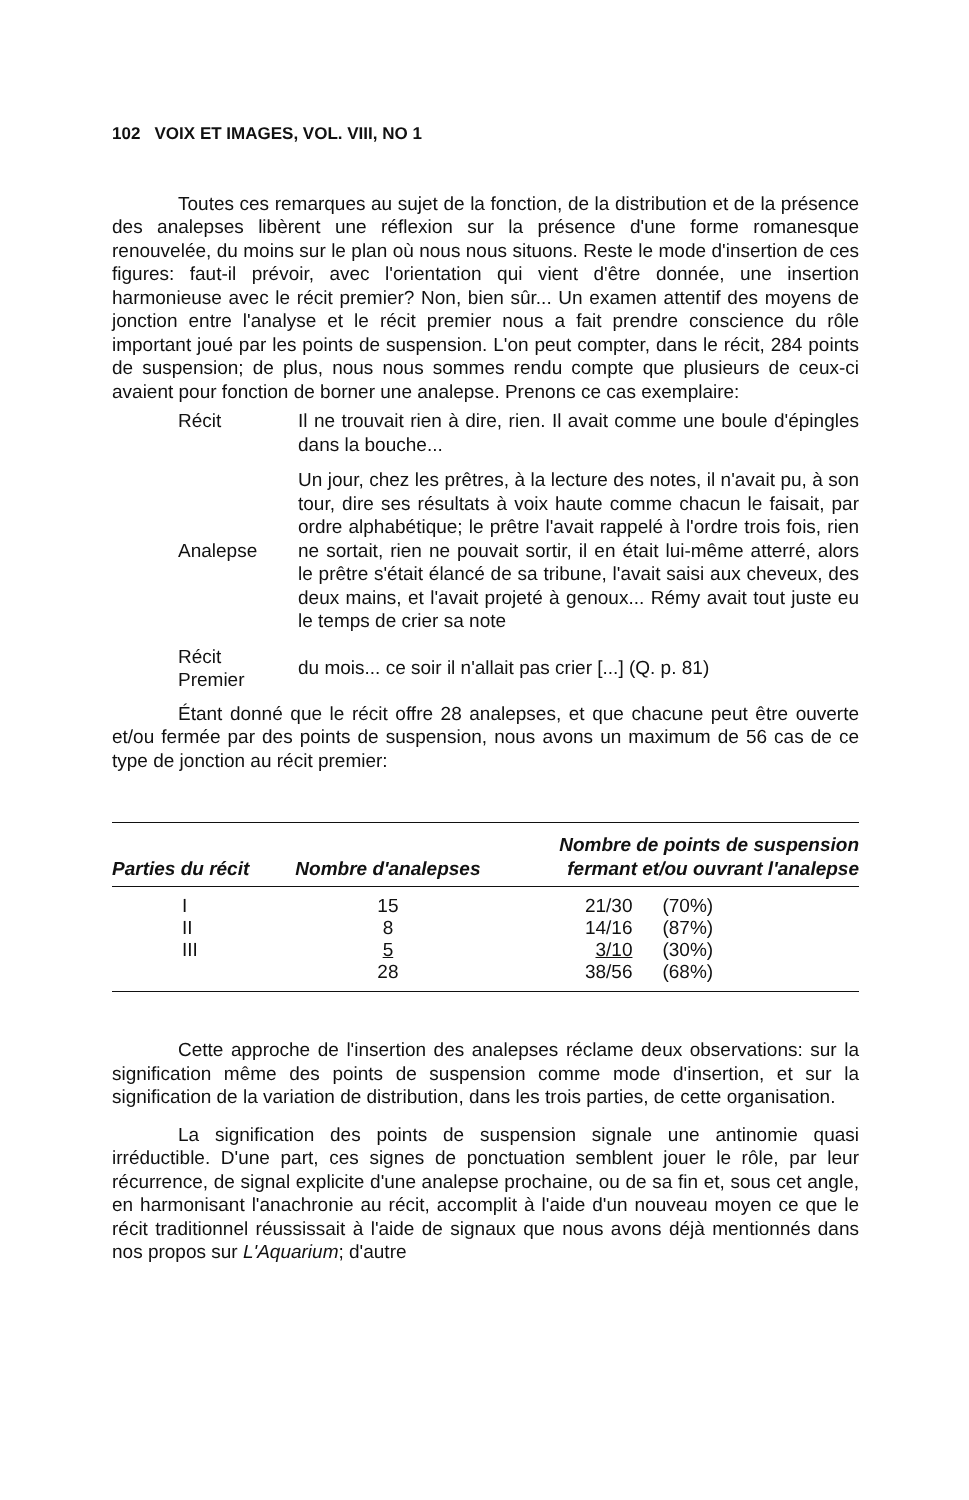102 VOIX ET IMAGES, VOL. VIII, NO 1
Toutes ces remarques au sujet de la fonction, de la distribution et de la présence des analepses libèrent une réflexion sur la présence d'une forme romanesque renouvelée, du moins sur le plan où nous nous situons. Reste le mode d'insertion de ces figures: faut-il prévoir, avec l'orientation qui vient d'être donnée, une insertion harmonieuse avec le récit premier? Non, bien sûr... Un examen attentif des moyens de jonction entre l'analyse et le récit premier nous a fait prendre conscience du rôle important joué par les points de suspension. L'on peut compter, dans le récit, 284 points de suspension; de plus, nous nous sommes rendu compte que plusieurs de ceux-ci avaient pour fonction de borner une analepse. Prenons ce cas exemplaire:
Récit
Il ne trouvait rien à dire, rien. Il avait comme une boule d'épingles dans la bouche...
Analepse
Un jour, chez les prêtres, à la lecture des notes, il n'avait pu, à son tour, dire ses résultats à voix haute comme chacun le faisait, par ordre alphabétique; le prêtre l'avait rappelé à l'ordre trois fois, rien ne sortait, rien ne pouvait sortir, il en était lui-même atterré, alors le prêtre s'était élancé de sa tribune, l'avait saisi aux cheveux, des deux mains, et l'avait projeté à genoux... Rémy avait tout juste eu le temps de crier sa note
Récit
Premier
du mois... ce soir il n'allait pas crier [...] (Q. p. 81)
Étant donné que le récit offre 28 analepses, et que chacune peut être ouverte et/ou fermée par des points de suspension, nous avons un maximum de 56 cas de ce type de jonction au récit premier:
| Parties du récit | Nombre d'analepses | Nombre de points de suspension fermant et/ou ouvrant l'analepse | |
| --- | --- | --- | --- |
| I | 15 | 21/30 | (70%) |
| II | 8 | 14/16 | (87%) |
| III | 5 | 3/10 | (30%) |
| | 28 | 38/56 | (68%) |
Cette approche de l'insertion des analepses réclame deux observations: sur la signification même des points de suspension comme mode d'insertion, et sur la signification de la variation de distribution, dans les trois parties, de cette organisation.
La signification des points de suspension signale une antinomie quasi irréductible. D'une part, ces signes de ponctuation semblent jouer le rôle, par leur récurrence, de signal explicite d'une analepse prochaine, ou de sa fin et, sous cet angle, en harmonisant l'anachronie au récit, accomplit à l'aide d'un nouveau moyen ce que le récit traditionnel réussissait à l'aide de signaux que nous avons déjà mentionnés dans nos propos sur L'Aquarium; d'autre